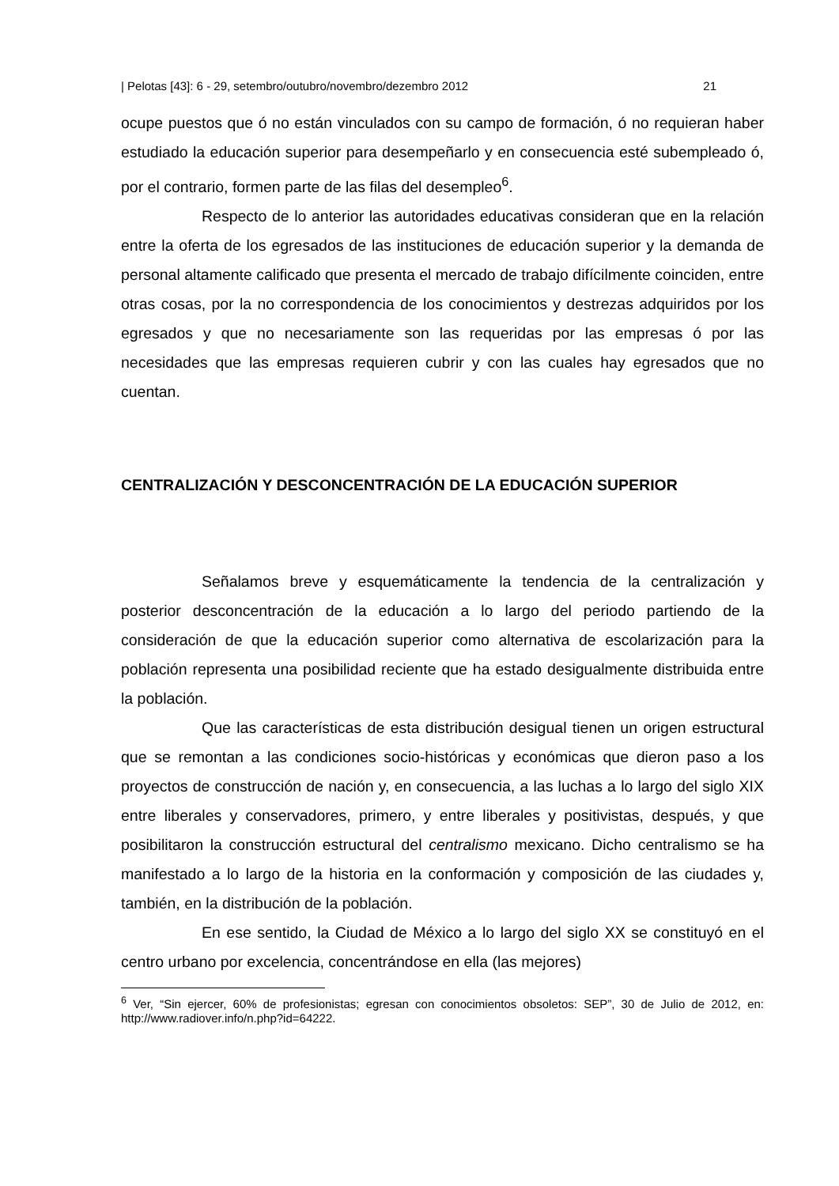| Pelotas [43]: 6 - 29, setembro/outubro/novembro/dezembro 2012 21
ocupe puestos que ó no están vinculados con su campo de formación, ó no requieran haber estudiado la educación superior para desempeñarlo y en consecuencia esté subempleado ó, por el contrario, formen parte de las filas del desempleo<sup>6</sup>.
Respecto de lo anterior las autoridades educativas consideran que en la relación entre la oferta de los egresados de las instituciones de educación superior y la demanda de personal altamente calificado que presenta el mercado de trabajo difícilmente coinciden, entre otras cosas, por la no correspondencia de los conocimientos y destrezas adquiridos por los egresados y que no necesariamente son las requeridas por las empresas ó por las necesidades que las empresas requieren cubrir y con las cuales hay egresados que no cuentan.
CENTRALIZACIÓN Y DESCONCENTRACIÓN DE LA EDUCACIÓN SUPERIOR
Señalamos breve y esquemáticamente la tendencia de la centralización y posterior desconcentración de la educación a lo largo del periodo partiendo de la consideración de que la educación superior como alternativa de escolarización para la población representa una posibilidad reciente que ha estado desigualmente distribuida entre la población.
Que las características de esta distribución desigual tienen un origen estructural que se remontan a las condiciones socio-históricas y económicas que dieron paso a los proyectos de construcción de nación y, en consecuencia, a las luchas a lo largo del siglo XIX entre liberales y conservadores, primero, y entre liberales y positivistas, después, y que posibilitaron la construcción estructural del centralismo mexicano. Dicho centralismo se ha manifestado a lo largo de la historia en la conformación y composición de las ciudades y, también, en la distribución de la población.
En ese sentido, la Ciudad de México a lo largo del siglo XX se constituyó en el centro urbano por excelencia, concentrándose en ella (las mejores)
<sup>6</sup> Ver, “Sin ejercer, 60% de profesionistas; egresan con conocimientos obsoletos: SEP”, 30 de Julio de 2012, en: http://www.radiover.info/n.php?id=64222.